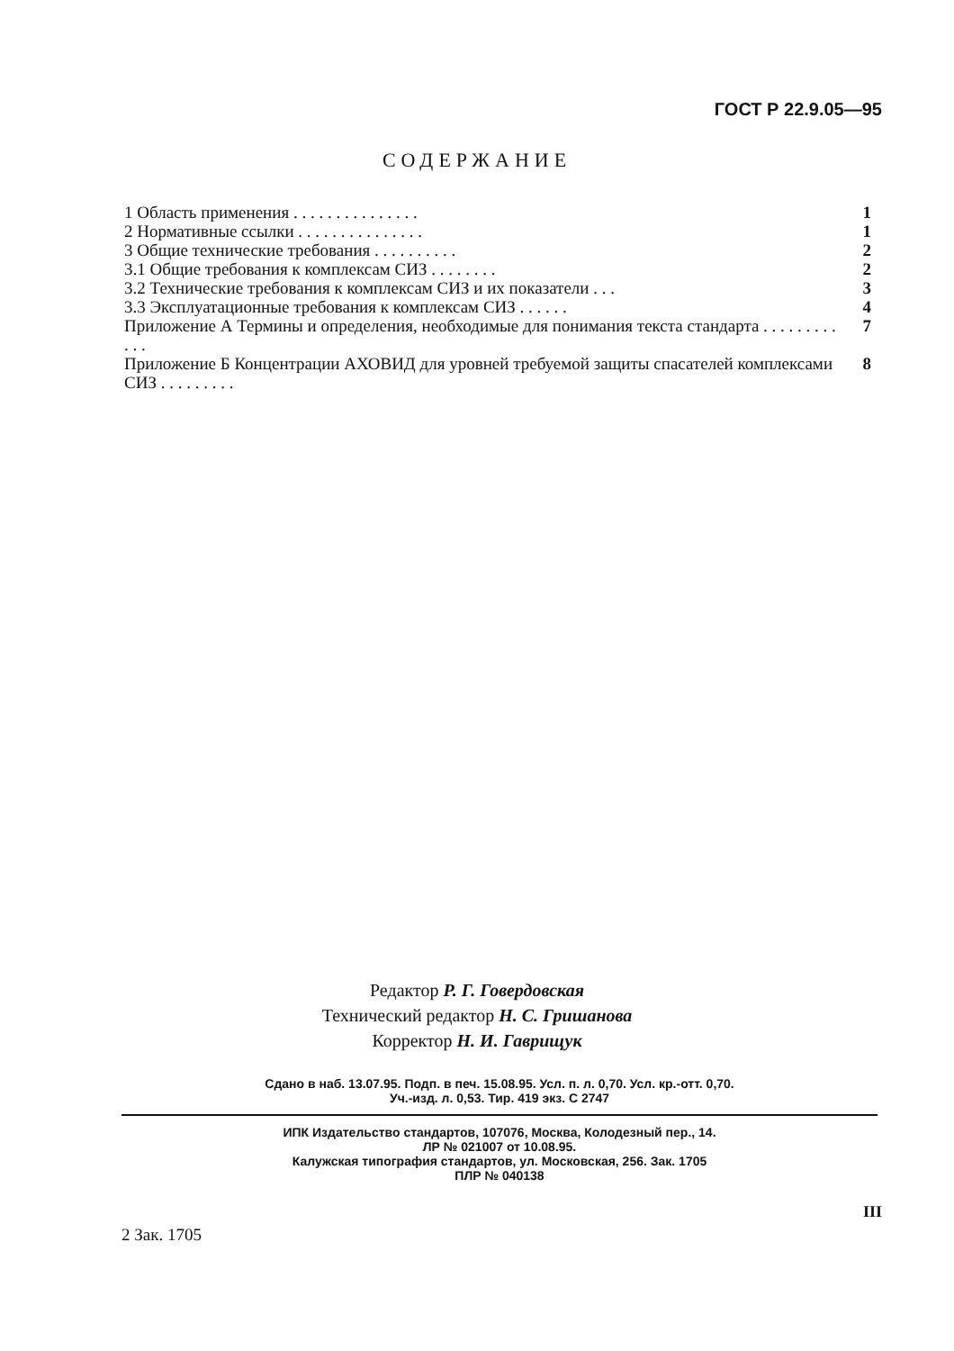ГОСТ Р 22.9.05—95
СОДЕРЖАНИЕ
1 Область применения . . . . . . . . . . . . . . . 1
2 Нормативные ссылки . . . . . . . . . . . . . . . 1
3 Общие технические требования . . . . . . . . . . 2
3.1 Общие требования к комплексам СИЗ . . . . . . . . 2
3.2 Технические требования к комплексам СИЗ и их показатели . . . 3
3.3 Эксплуатационные требования к комплексам СИЗ . . . . . . 4
Приложение А Термины и определения, необходимые для понимания текста стандарта . . . . . . . . . . . . 7
Приложение Б Концентрации АХОВИД для уровней требуемой защиты спасателей комплексами СИЗ . . . . . . . . . 8
Редактор Р. Г. Говердовская
Технический редактор Н. С. Гришанова
Корректор Н. И. Гаврищук
Сдано в наб. 13.07.95. Подп. в печ. 15.08.95. Усл. п. л. 0,70. Усл. кр.-отт. 0,70.
Уч.-изд. л. 0,53. Тир. 419 экз. С 2747
ИПК Издательство стандартов, 107076, Москва, Колодезный пер., 14.
ЛР № 021007 от 10.08.95.
Калужская типография стандартов, ул. Московская, 256. Зак. 1705
ПЛР № 040138
III
2 Зак. 1705